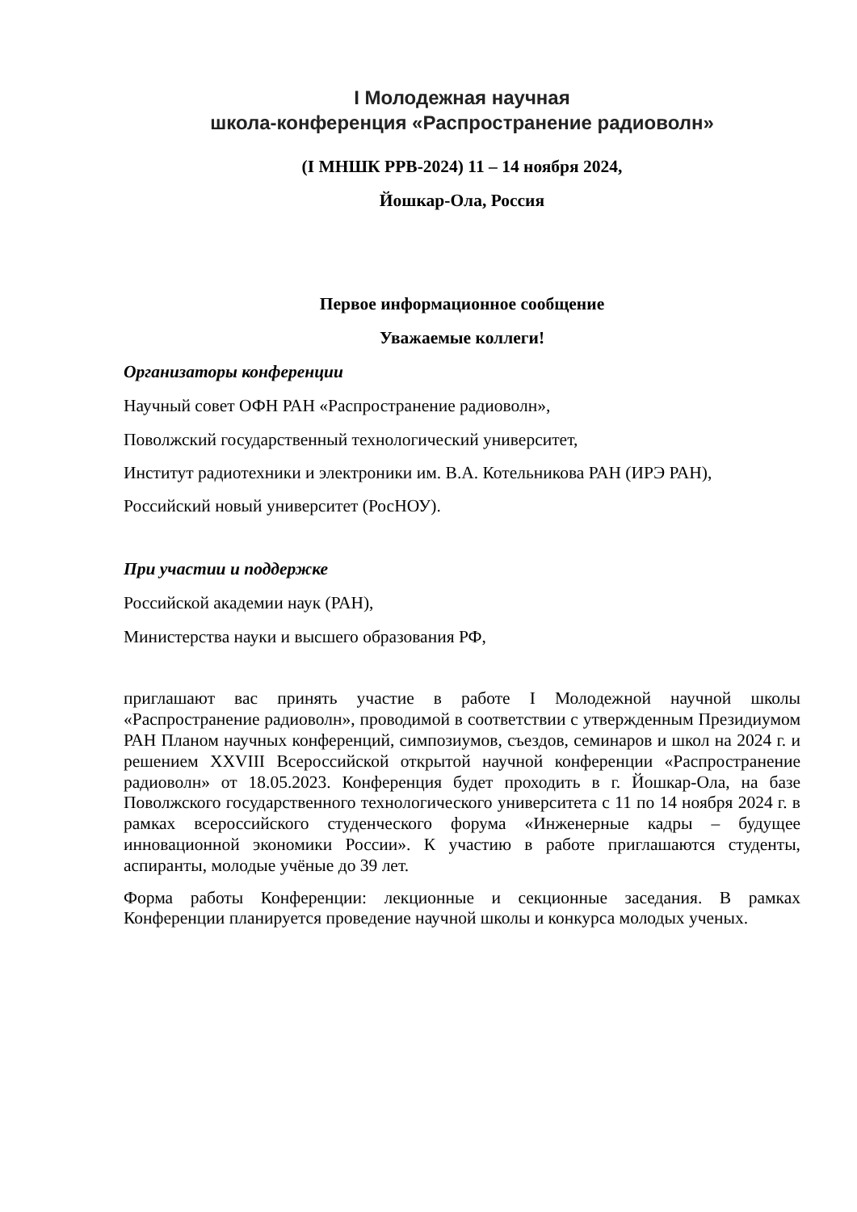I Молодежная научная
школа-конференция «Распространение радиоволн»
(I МНШК РРВ-2024) 11 – 14 ноября 2024,
Йошкар-Ола, Россия
Первое информационное сообщение
Уважаемые коллеги!
Организаторы конференции
Научный совет ОФН РАН «Распространение радиоволн»,
Поволжский государственный технологический университет,
Институт радиотехники и электроники им. В.А. Котельникова РАН (ИРЭ РАН),
Российский новый университет (РосНОУ).
При участии и поддержке
Российской академии наук (РАН),
Министерства науки и высшего образования РФ,
приглашают вас принять участие в работе I Молодежной научной школы «Распространение радиоволн», проводимой в соответствии с утвержденным Президиумом РАН Планом научных конференций, симпозиумов, съездов, семинаров и школ на 2024 г. и решением XXVIII Всероссийской открытой научной конференции «Распространение радиоволн» от 18.05.2023. Конференция будет проходить в г. Йошкар-Ола, на базе Поволжского государственного технологического университета с 11 по 14 ноября 2024 г. в рамках всероссийского студенческого форума «Инженерные кадры – будущее инновационной экономики России». К участию в работе приглашаются студенты, аспиранты, молодые учёные до 39 лет.
Форма работы Конференции: лекционные и секционные заседания. В рамках Конференции планируется проведение научной школы и конкурса молодых ученых.